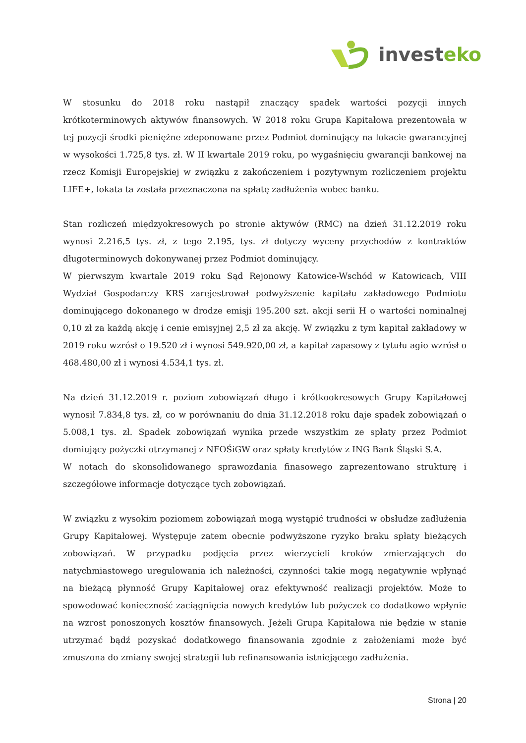invest eko
W stosunku do 2018 roku nastąpił znaczący spadek wartości pozycji innych krótkoterminowych aktywów finansowych. W 2018 roku Grupa Kapitałowa prezentowała w tej pozycji środki pieniężne zdeponowane przez Podmiot dominujący na lokacie gwarancyjnej w wysokości 1.725,8 tys. zł. W II kwartale 2019 roku, po wygaśnięciu gwarancji bankowej na rzecz Komisji Europejskiej w związku z zakończeniem i pozytywnym rozliczeniem projektu LIFE+, lokata ta została przeznaczona na spłatę zadłużenia wobec banku.
Stan rozliczeń międzyokresowych po stronie aktywów (RMC) na dzień 31.12.2019 roku wynosi 2.216,5 tys. zł, z tego 2.195, tys. zł dotyczy wyceny przychodów z kontraktów długoterminowych dokonywanej przez Podmiot dominujący.
W pierwszym kwartale 2019 roku Sąd Rejonowy Katowice-Wschód w Katowicach, VIII Wydział Gospodarczy KRS zarejestrował podwyższenie kapitału zakładowego Podmiotu dominującego dokonanego w drodze emisji 195.200 szt. akcji serii H o wartości nominalnej 0,10 zł za każdą akcję i cenie emisyjnej 2,5 zł za akcję. W związku z tym kapitał zakładowy w 2019 roku wzrósł o 19.520 zł i wynosi 549.920,00 zł, a kapitał zapasowy z tytułu agio wzrósł o 468.480,00 zł i wynosi 4.534,1 tys. zł.
Na dzień 31.12.2019 r. poziom zobowiązań długo i krótkookresowych Grupy Kapitałowej wynosił 7.834,8 tys. zł, co w porównaniu do dnia 31.12.2018 roku daje spadek zobowiązań o 5.008,1 tys. zł. Spadek zobowiązań wynika przede wszystkim ze spłaty przez Podmiot domiujący pożyczki otrzymanej z NFOŚiGW oraz spłaty kredytów z ING Bank Śląski S.A.
W notach do skonsolidowanego sprawozdania finasowego zaprezentowano strukturę i szczegółowe informacje dotyczące tych zobowiązań.
W związku z wysokim poziomem zobowiązań mogą wystąpić trudności w obsłudze zadłużenia Grupy Kapitałowej. Występuje zatem obecnie podwyższone ryzyko braku spłaty bieżących zobowiązań. W przypadku podjęcia przez wierzycieli kroków zmierzających do natychmiastowego uregulowania ich należności, czynności takie mogą negatywnie wpłynąć na bieżącą płynność Grupy Kapitałowej oraz efektywność realizacji projektów. Może to spowodować konieczność zaciągnięcia nowych kredytów lub pożyczek co dodatkowo wpłynie na wzrost ponoszonych kosztów finansowych. Jeżeli Grupa Kapitałowa nie będzie w stanie utrzymać bądź pozyskać dodatkowego finansowania zgodnie z założeniami może być zmuszona do zmiany swojej strategii lub refinansowania istniejącego zadłużenia.
Strona | 20